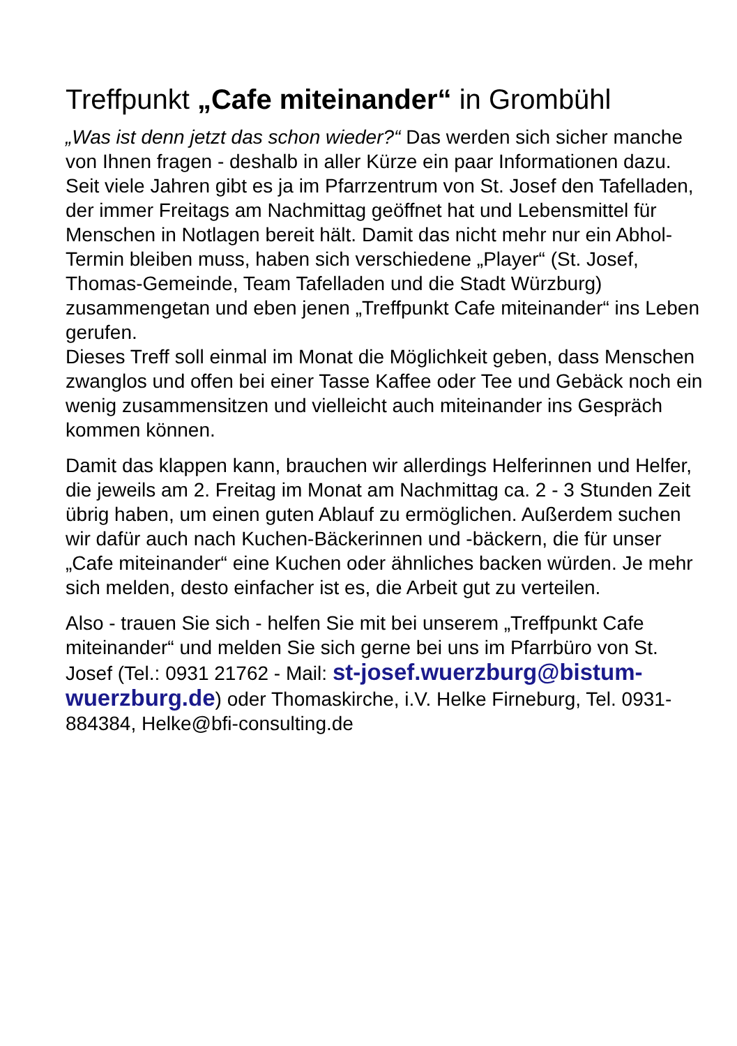Treffpunkt „Cafe miteinander“ in Grombühl
„Was ist denn jetzt das schon wieder?“ Das werden sich sicher manche von Ihnen fragen - deshalb in aller Kürze ein paar Informationen dazu.
Seit viele Jahren gibt es ja im Pfarrzentrum von St. Josef den Tafelladen, der immer Freitags am Nachmittag geöffnet hat und Lebensmittel für Menschen in Notlagen bereit hält. Damit das nicht mehr nur ein Abhol-Termin bleiben muss, haben sich verschiedene „Player“ (St. Josef, Thomas-Gemeinde, Team Tafelladen und die Stadt Würzburg) zusammengetan und eben jenen „Treffpunkt Cafe miteinander“ ins Leben gerufen.
Dieses Treff soll einmal im Monat die Möglichkeit geben, dass Menschen zwanglos und offen bei einer Tasse Kaffee oder Tee und Gebäck noch ein wenig zusammensitzen und vielleicht auch miteinander ins Gespräch kommen können.
Damit das klappen kann, brauchen wir allerdings Helferinnen und Helfer, die jeweils am 2. Freitag im Monat am Nachmittag ca. 2 - 3 Stunden Zeit übrig haben, um einen guten Ablauf zu ermöglichen. Außerdem suchen wir dafür auch nach Kuchen-Bäckerinnen und -bäckern, die für unser „Cafe miteinander“ eine Kuchen oder ähnliches backen würden. Je mehr sich melden, desto einfacher ist es, die Arbeit gut zu verteilen.
Also - trauen Sie sich - helfen Sie mit bei unserem „Treffpunkt Cafe miteinander“ und melden Sie sich gerne bei uns im Pfarrbüro von St. Josef (Tel.: 0931 21762 - Mail: st-josef.wuerzburg@bistum-wuerzburg.de) oder Thomaskirche, i.V. Helke Firneburg, Tel. 0931-884384, Helke@bfi-consulting.de